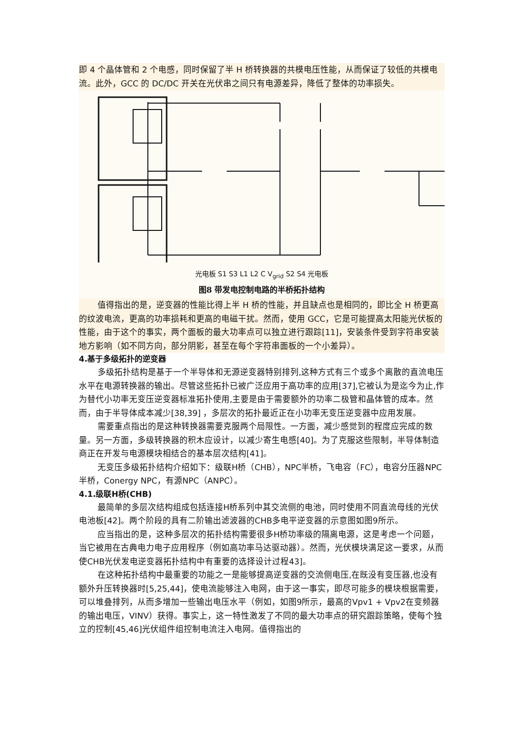即 4 个晶体管和 2 个电感，同时保留了半 H 桥转换器的共模电压性能，从而保证了较低的共模电流。此外，GCC 的 DC/DC 开关在光伏串之间只有电源差异，降低了整体的功率损失。
光电板 S1 S3 L1 L2 C V<sub>grid</sub> S2 S4 光电板
图8 带发电控制电路的半桥拓扑结构
值得指出的是，逆变器的性能比得上半 H 桥的性能，并且缺点也是相同的，即比全 H 桥更高的纹波电流，更高的功率损耗和更高的电磁干扰。然而，使用 GCC，它是可能提高太阳能光伏板的性能，由于这个的事实，两个面板的最大功率点可以独立进行跟踪[11]，安装条件受到字符串安装地方影响（如不同方向，部分阴影，甚至在每个字符串面板的一个小差异）。
4.基于多级拓扑的逆变器
多级拓扑结构是基于一个半导体和无源逆变器特别排列,这种方式有三个或多个离散的直流电压水平在电源转换器的输出。尽管这些拓扑已被广泛应用于高功率的应用[37],它被认为是迄今为止,作为替代小功率无变压逆变器标准拓扑使用,主要是由于需要额外的功率二极管和晶体管的成本。然而，由于半导体成本减少[38,39] ，多层次的拓扑最近正在小功率无变压逆变器中应用发展。
需要重点指出的是这种转换器需要克服两个局限性。一方面，减少感觉到的程度应完成的数量。另一方面，多级转换器的积木应设计，以减少寄生电感[40]。为了克服这些限制，半导体制造商正在开发与电源模块相结合的基本层次结构[41]。
无变压多级拓扑结构介绍如下：级联H桥（CHB），NPC半桥，飞电容（FC），电容分压器NPC半桥，Conergy NPC，有源NPC（ANPC）。
4.1.级联H桥(CHB)
最简单的多层次结构组成包括连接H桥系列中其交流侧的电池，同时使用不同直流母线的光伏电池板[42]。两个阶段的具有二阶输出滤波器的CHB多电平逆变器的示意图如图9所示。
应当指出的是，这种多层次的拓扑结构需要很多H桥功率级的隔离电源，这是考虑一个问题，当它被用在古典电力电子应用程序（例如高功率马达驱动器）。然而，光伏模块满足这一要求，从而使CHB光伏发电逆变器拓扑结构中有重要的选择设计过程43]。
在这种拓扑结构中最重要的功能之一是能够提高逆变器的交流侧电压,在既没有变压器,也没有额外升压转换器时[5,25,44]，使电流能够注入电网，由于这一事实，即尽可能多的模块根据需要，可以堆叠排列，从而多增加一些输出电压水平（例如，如图9所示，最高的Vpv1 + Vpv2在变频器的输出电压，VINV）获得。事实上，这一特性激发了不同的最大功率点的研究跟踪策略，使每个独立的控制[45,46]光伏组件组控制电流注入电网。值得指出的